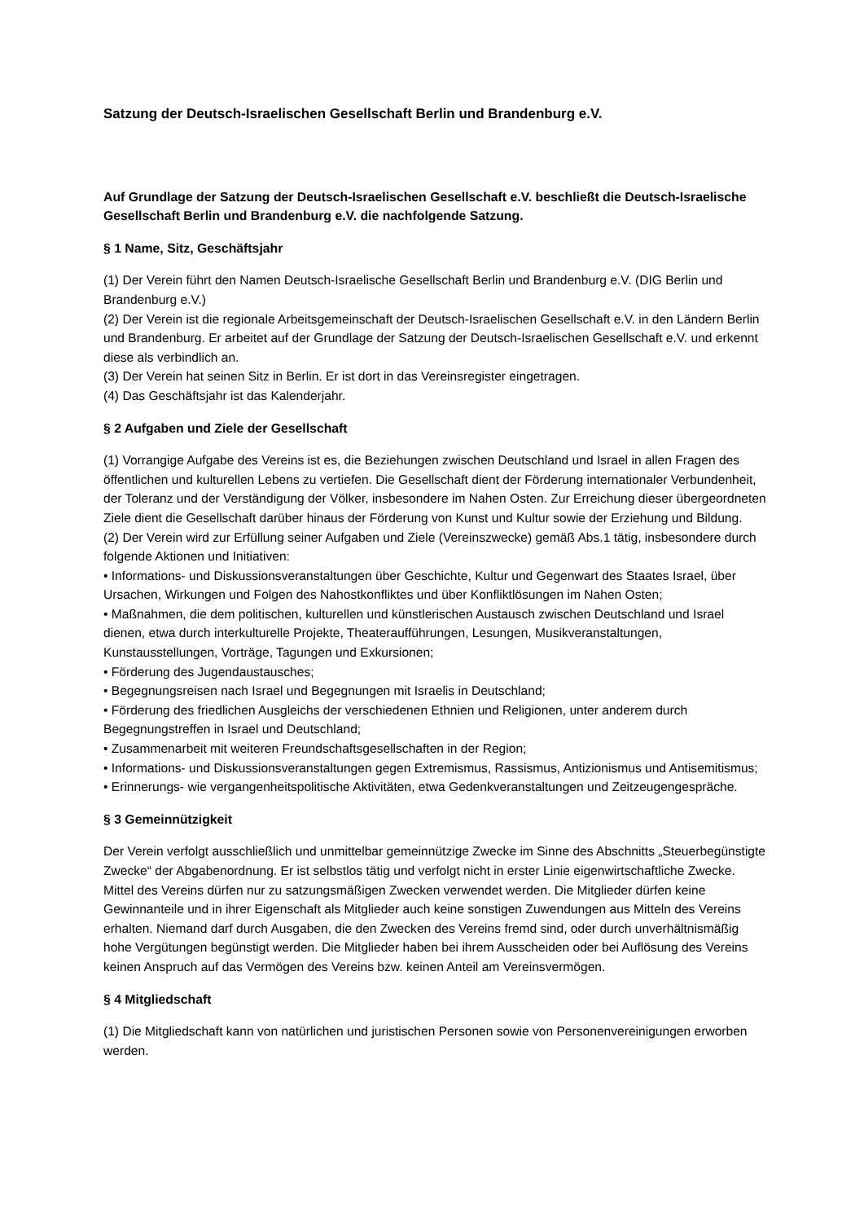Satzung der Deutsch-Israelischen Gesellschaft Berlin und Brandenburg e.V.
Auf Grundlage der Satzung der Deutsch-Israelischen Gesellschaft e.V. beschließt die Deutsch-Israelische Gesellschaft Berlin und Brandenburg e.V. die nachfolgende Satzung.
§ 1 Name, Sitz, Geschäftsjahr
(1) Der Verein führt den Namen Deutsch-Israelische Gesellschaft Berlin und Brandenburg e.V. (DIG Berlin und Brandenburg e.V.)
(2) Der Verein ist die regionale Arbeitsgemeinschaft der Deutsch-Israelischen Gesellschaft e.V. in den Ländern Berlin und Brandenburg. Er arbeitet auf der Grundlage der Satzung der Deutsch-Israelischen Gesellschaft e.V. und erkennt diese als verbindlich an.
(3) Der Verein hat seinen Sitz in Berlin. Er ist dort in das Vereinsregister eingetragen.
(4) Das Geschäftsjahr ist das Kalenderjahr.
§ 2 Aufgaben und Ziele der Gesellschaft
(1) Vorrangige Aufgabe des Vereins ist es, die Beziehungen zwischen Deutschland und Israel in allen Fragen des öffentlichen und kulturellen Lebens zu vertiefen. Die Gesellschaft dient der Förderung internationaler Verbundenheit, der Toleranz und der Verständigung der Völker, insbesondere im Nahen Osten. Zur Erreichung dieser übergeordneten Ziele dient die Gesellschaft darüber hinaus der Förderung von Kunst und Kultur sowie der Erziehung und Bildung.
(2) Der Verein wird zur Erfüllung seiner Aufgaben und Ziele (Vereinszwecke) gemäß Abs.1 tätig, insbesondere durch folgende Aktionen und Initiativen:
• Informations- und Diskussionsveranstaltungen über Geschichte, Kultur und Gegenwart des Staates Israel, über Ursachen, Wirkungen und Folgen des Nahostkonfliktes und über Konfliktlösungen im Nahen Osten;
• Maßnahmen, die dem politischen, kulturellen und künstlerischen Austausch zwischen Deutschland und Israel dienen, etwa durch interkulturelle Projekte, Theateraufführungen, Lesungen, Musikveranstaltungen, Kunstausstellungen, Vorträge, Tagungen und Exkursionen;
• Förderung des Jugendaustausches;
• Begegnungsreisen nach Israel und Begegnungen mit Israelis in Deutschland;
• Förderung des friedlichen Ausgleichs der verschiedenen Ethnien und Religionen, unter anderem durch Begegnungstreffen in Israel und Deutschland;
• Zusammenarbeit mit weiteren Freundschaftsgesellschaften in der Region;
• Informations- und Diskussionsveranstaltungen gegen Extremismus, Rassismus, Antizionismus und Antisemitismus;
• Erinnerungs- wie vergangenheitspolitische Aktivitäten, etwa Gedenkveranstaltungen und Zeitzeugengespräche.
§ 3 Gemeinnützigkeit
Der Verein verfolgt ausschließlich und unmittelbar gemeinnützige Zwecke im Sinne des Abschnitts „Steuerbegünstigte Zwecke“ der Abgabenordnung. Er ist selbstlos tätig und verfolgt nicht in erster Linie eigenwirtschaftliche Zwecke. Mittel des Vereins dürfen nur zu satzungsmäßigen Zwecken verwendet werden. Die Mitglieder dürfen keine Gewinnanteile und in ihrer Eigenschaft als Mitglieder auch keine sonstigen Zuwendungen aus Mitteln des Vereins erhalten. Niemand darf durch Ausgaben, die den Zwecken des Vereins fremd sind, oder durch unverhältnismäßig hohe Vergütungen begünstigt werden. Die Mitglieder haben bei ihrem Ausscheiden oder bei Auflösung des Vereins keinen Anspruch auf das Vermögen des Vereins bzw. keinen Anteil am Vereinsvermögen.
§ 4 Mitgliedschaft
(1) Die Mitgliedschaft kann von natürlichen und juristischen Personen sowie von Personenvereinigungen erworben werden.